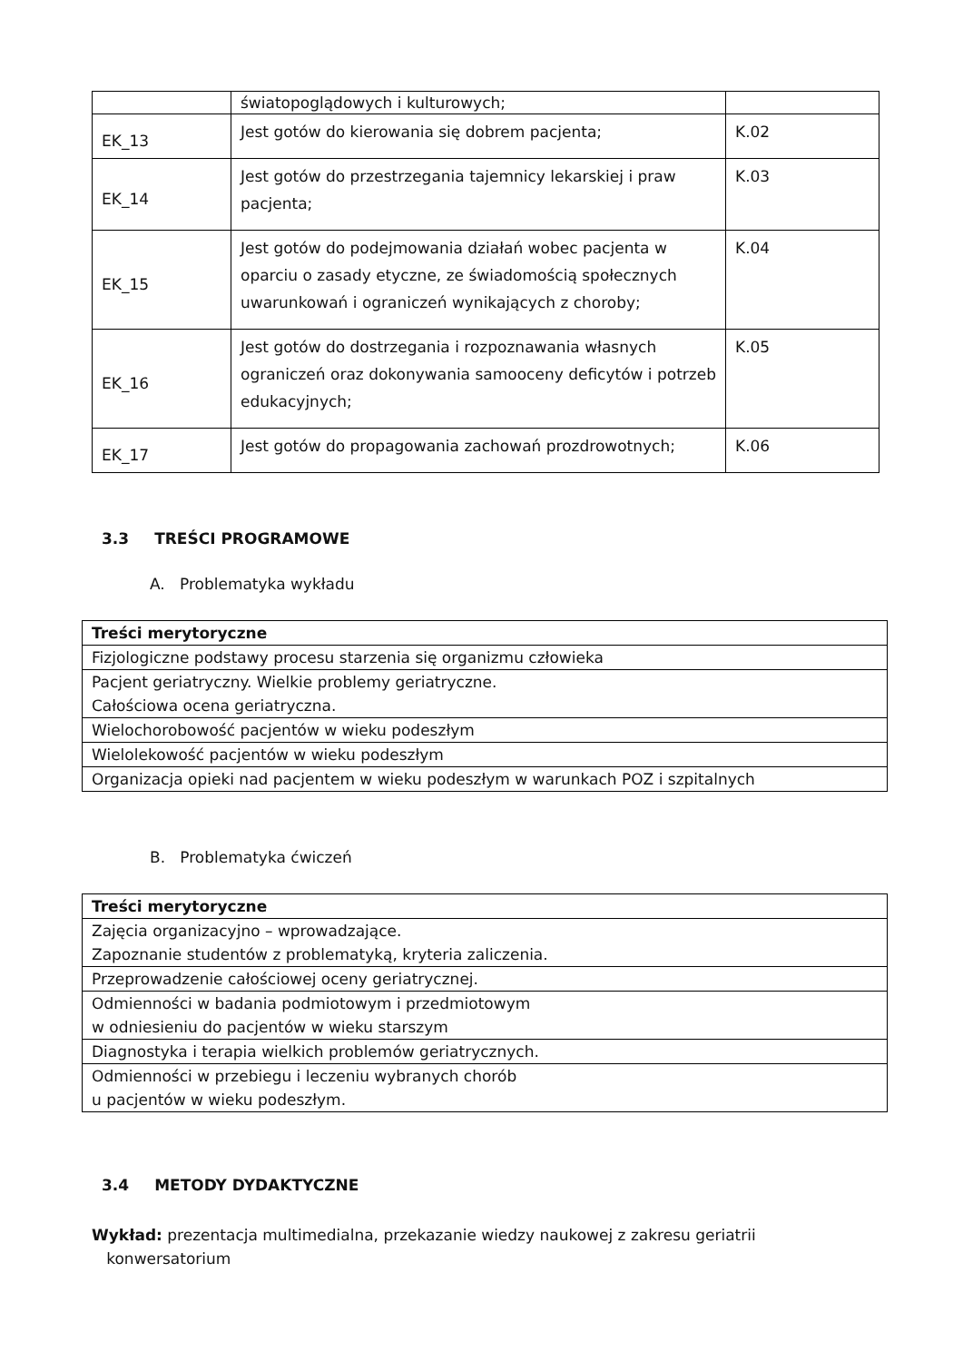| | światopoglądowych i kulturowych; | |
| EK_13 | Jest gotów do kierowania się dobrem pacjenta; | K.02 |
| EK_14 | Jest gotów do przestrzegania tajemnicy lekarskiej i praw pacjenta; | K.03 |
| EK_15 | Jest gotów do podejmowania działań wobec pacjenta w oparciu o zasady etyczne, ze świadomością społecznych uwarunkowań i ograniczeń wynikających z choroby; | K.04 |
| EK_16 | Jest gotów do dostrzegania i rozpoznawania własnych ograniczeń oraz dokonywania samooceny deficytów i potrzeb edukacyjnych; | K.05 |
| EK_17 | Jest gotów do propagowania zachowań prozdrowotnych; | K.06 |
3.3 TREŚCI PROGRAMOWE
A. Problematyka wykładu
| Treści merytoryczne |
| --- |
| Fizjologiczne podstawy procesu starzenia się organizmu człowieka |
| Pacjent geriatryczny. Wielkie problemy geriatryczne. Całościowa ocena geriatryczna. |
| Wielochorobowość pacjentów w wieku podeszłym |
| Wielolekowość pacjentów w wieku podeszłym |
| Organizacja opieki nad pacjentem w wieku podeszłym w warunkach POZ i szpitalnych |
B. Problematyka ćwiczeń
| Treści merytoryczne |
| --- |
| Zajęcia organizacyjno – wprowadzające. Zapoznanie studentów z problematyką, kryteria zaliczenia. |
| Przeprowadzenie całościowej oceny geriatrycznej. |
| Odmienności w badania podmiotowym i przedmiotowym w odniesieniu do pacjentów w wieku starszym |
| Diagnostyka i terapia wielkich problemów geriatrycznych. |
| Odmienności w przebiegu i leczeniu wybranych chorób u pacjentów w wieku podeszłym. |
3.4 METODY DYDAKTYCZNE
Wykład: prezentacja multimedialna, przekazanie wiedzy naukowej z zakresu geriatrii
konwersatorium